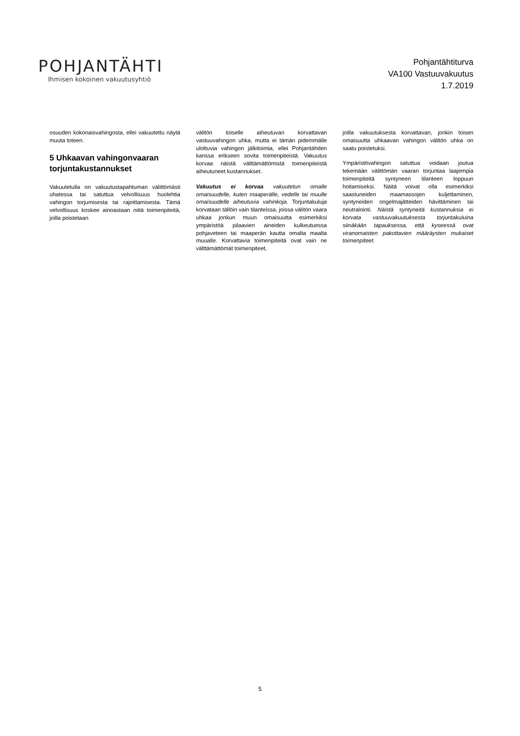POHJANTÄHTI
Ihmisen kokoinen vakuutusyhtiö
Pohjantähtiturva
VA100 Vastuuvakuutus
1.7.2019
osuuden kokonaisvahingosta, ellei vakuutettu näytä muuta toteen.
5 Uhkaavan vahingonvaaran torjuntakustannukset
Vakuutetulla on vakuutustapahtuman välittömästi uhatessa tai satuttua velvollisuus huolehtia vahingon torjumisesta tai rajoittamisesta. Tämä velvollisuus koskee ainoastaan niitä toimenpiteitä, joilla poistetaan
välitön toiselle aiheutuvan korvattavan vastuuvahingon uhka, mutta ei tämän pidemmälle ulottuvia vahingon jälkitoimia, ellei Pohjantähden kanssa erikseen sovita toimenpiteistä. Vakuutus korvaa näistä välttämättömistä toimenpiteistä aiheutuneet kustannukset.
Vakuutus ei korvaa vakuutetun omalle omaisuudelle, kuten maaperälle, vedelle tai muulle omaisuudelle aiheutuvia vahinkoja. Torjuntakuluja korvataan tällöin vain tilanteissa, joissa välitön vaara uhkaa jonkun muun omaisuutta esimerkiksi ympäristöä pilaavien aineiden kulkeutuessa pohjaveteen tai maaperän kautta omalta maalta muualle. Korvattavia toimenpiteitä ovat vain ne välttämättömät toimenpiteet,
joilla vakuutuksesta korvattavan, jonkin toisen omaisuutta uhkaavan vahingon välitön uhka on saatu poistetuksi.
Ympäristövahingon satuttua voidaan joutua tekemään välittömän vaaran torjuntaa laajempia toimenpiteitä syntyneen tilanteen loppuun hoitamiseksi. Näitä voivat olla esimerkiksi saastuneiden maamassojen kuljettaminen, syntyneiden ongelmajätteiden hävittäminen tai neutralointi. Näistä syntyneitä kustannuksia ei korvata vastuuvakuutuksesta torjuntakuluina siinäkään tapauksessa, että kyseessä ovat viranomaisten pakottavien määräysten mukaiset toimenpiteet.
5